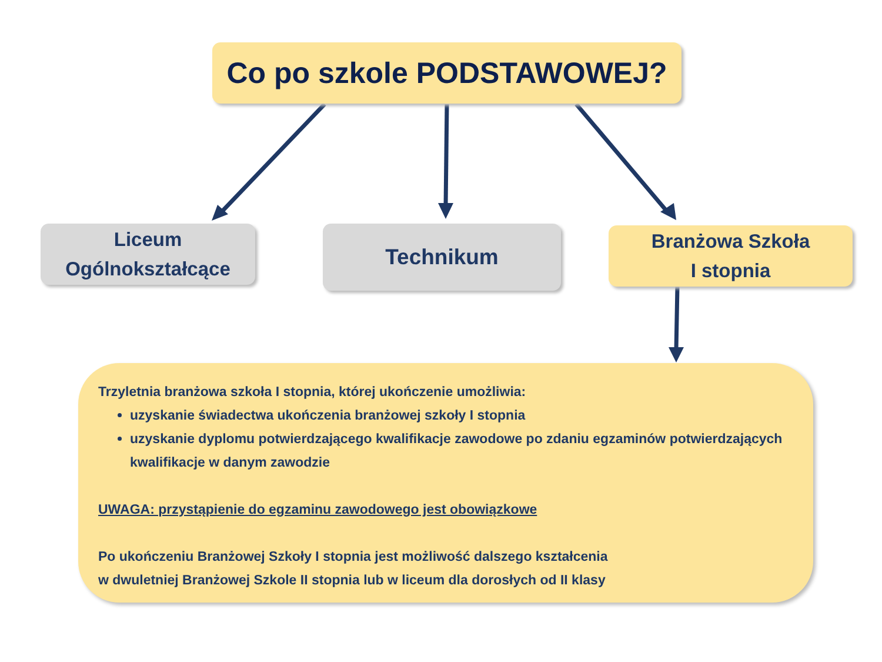Co po szkole PODSTAWOWEJ?
Liceum
Ogólnokształcące
Technikum
Branżowa Szkoła
I stopnia
Trzyletnia branżowa szkoła I stopnia, której ukończenie umożliwia:
uzyskanie świadectwa ukończenia branżowej szkoły I stopnia
uzyskanie dyplomu potwierdzającego kwalifikacje zawodowe po zdaniu egzaminów potwierdzających kwalifikacje w danym zawodzie
UWAGA: przystąpienie do egzaminu zawodowego jest obowiązkowe
Po ukończeniu Branżowej Szkoły I stopnia jest możliwość dalszego kształcenia
w dwuletniej Branżowej Szkole II stopnia lub w liceum dla dorosłych od II klasy